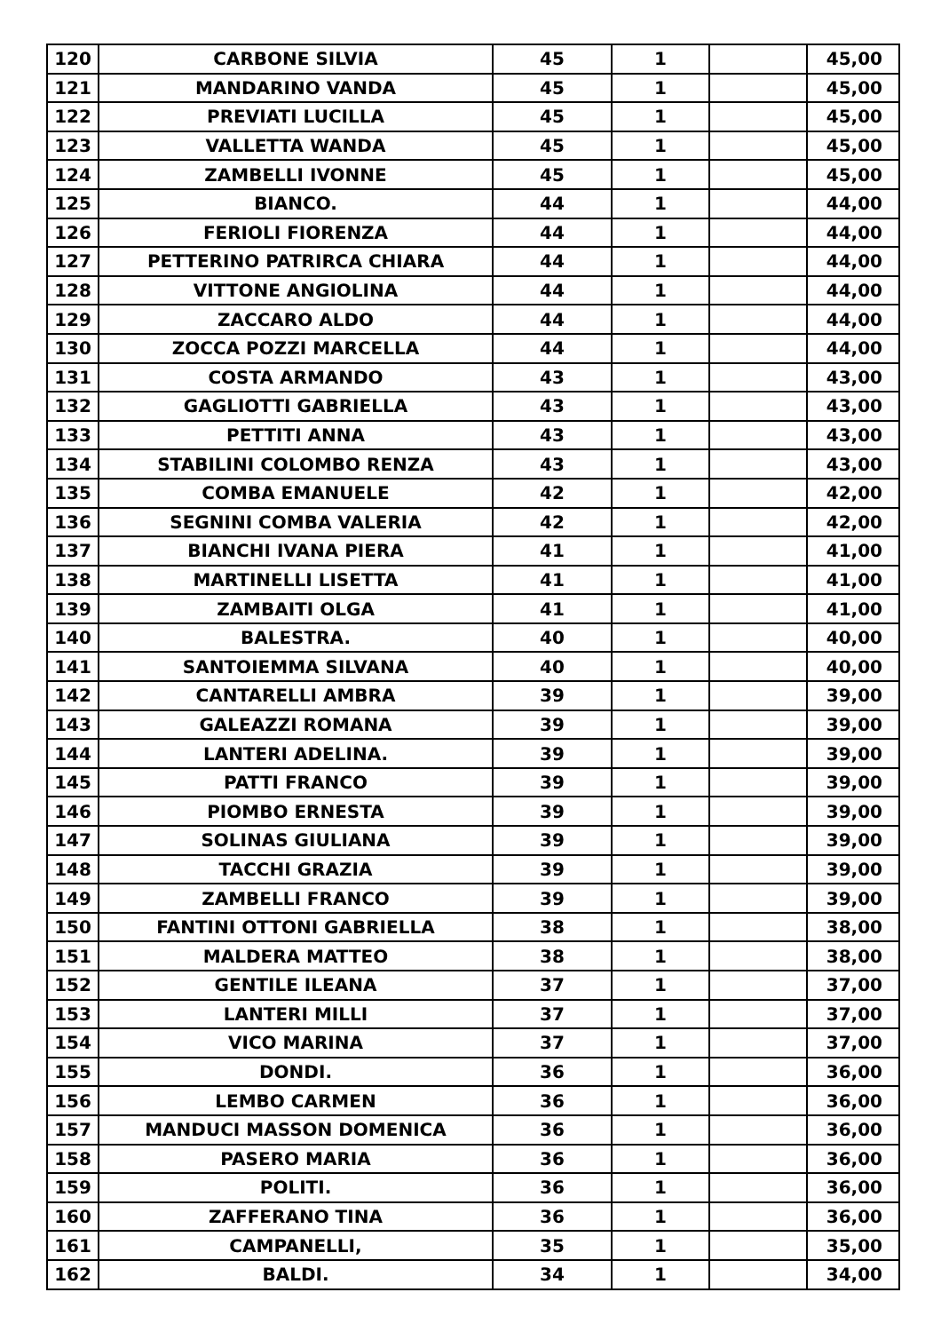| 120 | CARBONE SILVIA | 45 | 1 | | 45,00 |
| 121 | MANDARINO VANDA | 45 | 1 | | 45,00 |
| 122 | PREVIATI LUCILLA | 45 | 1 | | 45,00 |
| 123 | VALLETTA WANDA | 45 | 1 | | 45,00 |
| 124 | ZAMBELLI IVONNE | 45 | 1 | | 45,00 |
| 125 | BIANCO. | 44 | 1 | | 44,00 |
| 126 | FERIOLI FIORENZA | 44 | 1 | | 44,00 |
| 127 | PETTERINO PATRIRCA CHIARA | 44 | 1 | | 44,00 |
| 128 | VITTONE ANGIOLINA | 44 | 1 | | 44,00 |
| 129 | ZACCARO ALDO | 44 | 1 | | 44,00 |
| 130 | ZOCCA POZZI MARCELLA | 44 | 1 | | 44,00 |
| 131 | COSTA ARMANDO | 43 | 1 | | 43,00 |
| 132 | GAGLIOTTI GABRIELLA | 43 | 1 | | 43,00 |
| 133 | PETTITI ANNA | 43 | 1 | | 43,00 |
| 134 | STABILINI COLOMBO RENZA | 43 | 1 | | 43,00 |
| 135 | COMBA EMANUELE | 42 | 1 | | 42,00 |
| 136 | SEGNINI COMBA VALERIA | 42 | 1 | | 42,00 |
| 137 | BIANCHI IVANA PIERA | 41 | 1 | | 41,00 |
| 138 | MARTINELLI LISETTA | 41 | 1 | | 41,00 |
| 139 | ZAMBAITI OLGA | 41 | 1 | | 41,00 |
| 140 | BALESTRA. | 40 | 1 | | 40,00 |
| 141 | SANTOIEMMA SILVANA | 40 | 1 | | 40,00 |
| 142 | CANTARELLI AMBRA | 39 | 1 | | 39,00 |
| 143 | GALEAZZI ROMANA | 39 | 1 | | 39,00 |
| 144 | LANTERI ADELINA. | 39 | 1 | | 39,00 |
| 145 | PATTI FRANCO | 39 | 1 | | 39,00 |
| 146 | PIOMBO ERNESTA | 39 | 1 | | 39,00 |
| 147 | SOLINAS GIULIANA | 39 | 1 | | 39,00 |
| 148 | TACCHI GRAZIA | 39 | 1 | | 39,00 |
| 149 | ZAMBELLI FRANCO | 39 | 1 | | 39,00 |
| 150 | FANTINI OTTONI GABRIELLA | 38 | 1 | | 38,00 |
| 151 | MALDERA MATTEO | 38 | 1 | | 38,00 |
| 152 | GENTILE ILEANA | 37 | 1 | | 37,00 |
| 153 | LANTERI MILLI | 37 | 1 | | 37,00 |
| 154 | VICO MARINA | 37 | 1 | | 37,00 |
| 155 | DONDI. | 36 | 1 | | 36,00 |
| 156 | LEMBO CARMEN | 36 | 1 | | 36,00 |
| 157 | MANDUCI MASSON DOMENICA | 36 | 1 | | 36,00 |
| 158 | PASERO MARIA | 36 | 1 | | 36,00 |
| 159 | POLITI. | 36 | 1 | | 36,00 |
| 160 | ZAFFERANO TINA | 36 | 1 | | 36,00 |
| 161 | CAMPANELLI, | 35 | 1 | | 35,00 |
| 162 | BALDI. | 34 | 1 | | 34,00 |